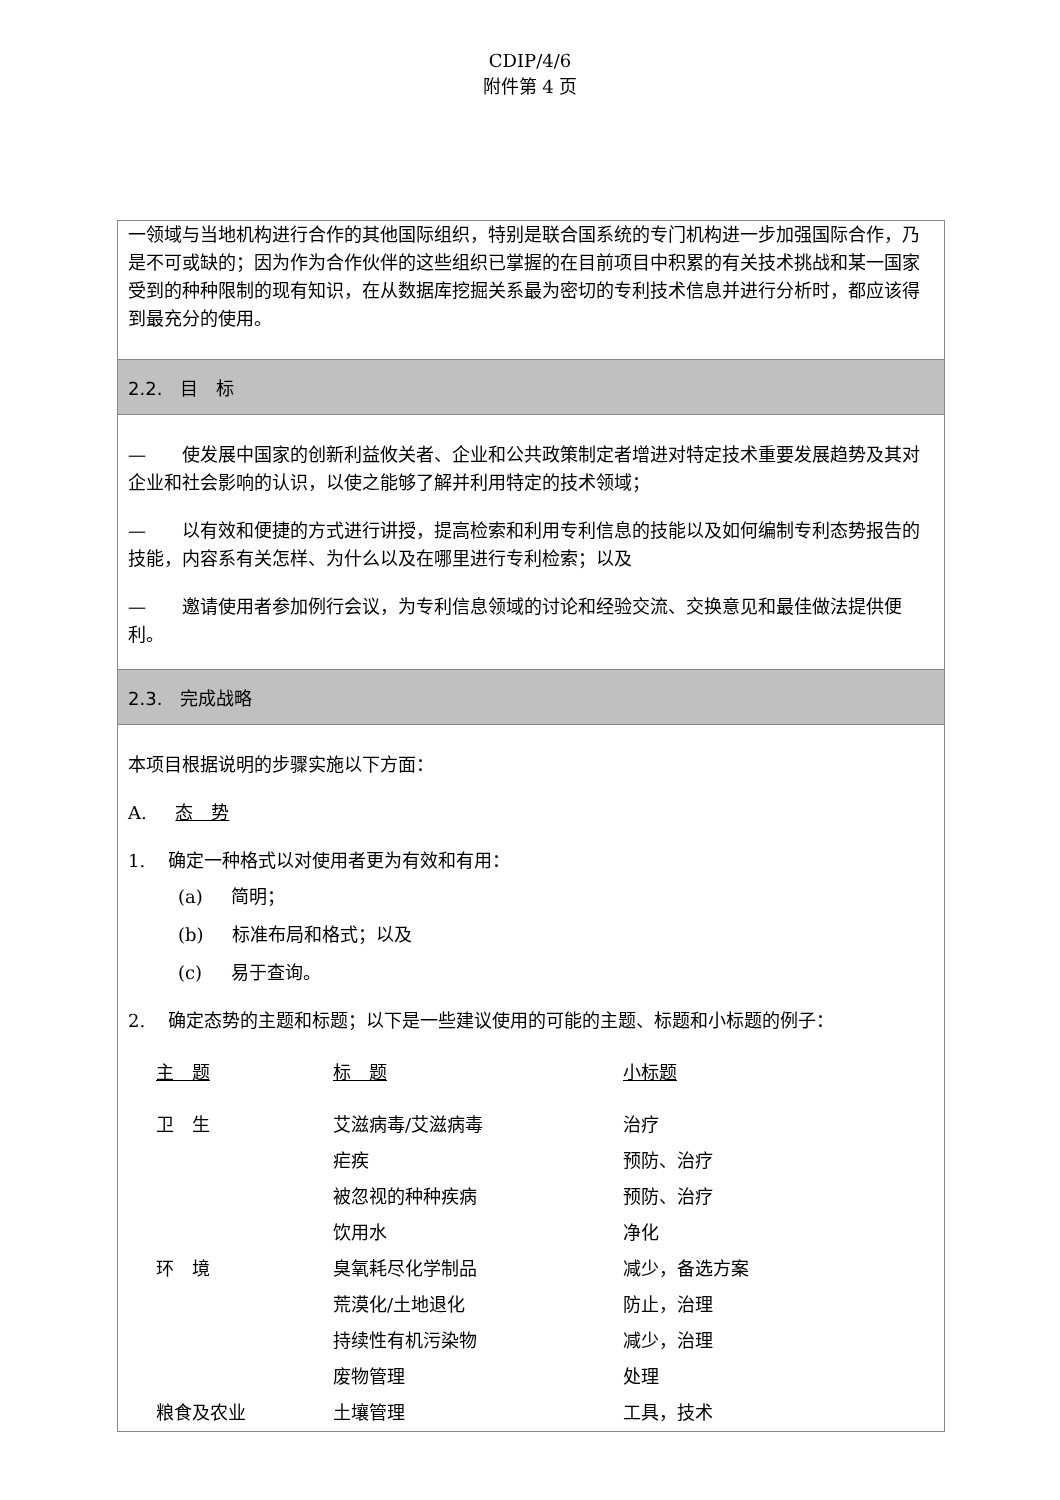CDIP/4/6
附件第 4 页
一领域与当地机构进行合作的其他国际组织，特别是联合国系统的专门机构进一步加强国际合作，乃是不可或缺的；因为作为合作伙伴的这些组织已掌握的在目前项目中积累的有关技术挑战和某一国家受到的种种限制的现有知识，在从数据库挖掘关系最为密切的专利技术信息并进行分析时，都应该得到最充分的使用。
2.2. 目　标
—　　使发展中国家的创新利益攸关者、企业和公共政策制定者增进对特定技术重要发展趋势及其对企业和社会影响的认识，以使之能够了解并利用特定的技术领域；
—　　以有效和便捷的方式进行讲授，提高检索和利用专利信息的技能以及如何编制专利态势报告的技能，内容系有关怎样、为什么以及在哪里进行专利检索；以及
—　　邀请使用者参加例行会议，为专利信息领域的讨论和经验交流、交换意见和最佳做法提供便利。
2.3. 完成战略
本项目根据说明的步骤实施以下方面：
A. 态　势
1. 确定一种格式以对使用者更为有效和有用：
(a) 简明；
(b) 标准布局和格式；以及
(c) 易于查询。
2. 确定态势的主题和标题；以下是一些建议使用的可能的主题、标题和小标题的例子：
| 主 题 | 标 题 | 小标题 |
| --- | --- | --- |
| 卫 生 | 艾滋病毒/艾滋病毒 | 治疗 |
| | 疟疾 | 预防、治疗 |
| | 被忽视的种种疾病 | 预防、治疗 |
| | 饮用水 | 净化 |
| 环 境 | 臭氧耗尽化学制品 | 减少，备选方案 |
| | 荒漠化/土地退化 | 防止，治理 |
| | 持续性有机污染物 | 减少，治理 |
| | 废物管理 | 处理 |
| 粮食及农业 | 土壤管理 | 工具，技术 |